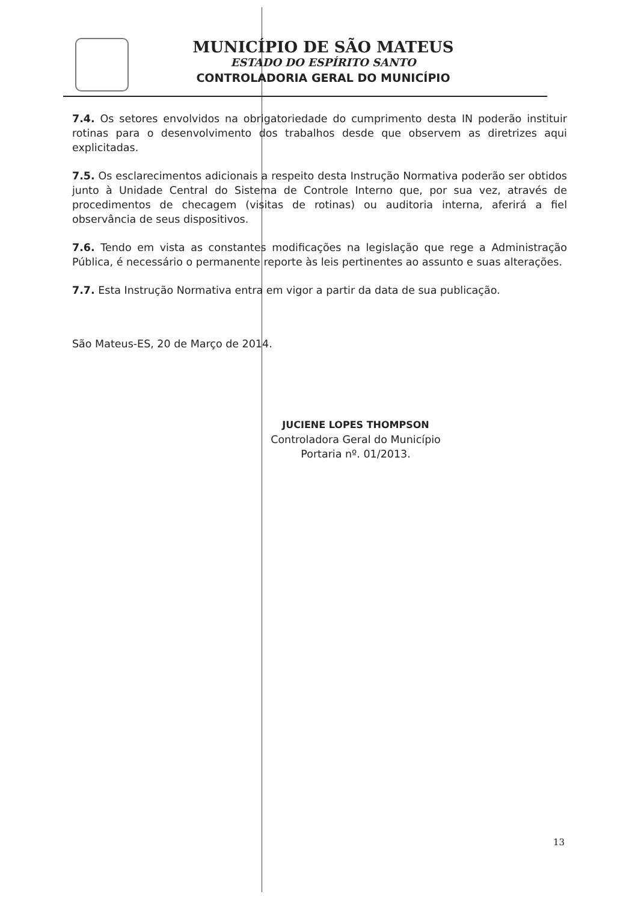MUNICÍPIO DE SÃO MATEUS
ESTADO DO ESPÍRITO SANTO
CONTROLADORIA GERAL DO MUNICÍPIO
7.4. Os setores envolvidos na obrigatoriedade do cumprimento desta IN poderão instituir rotinas para o desenvolvimento dos trabalhos desde que observem as diretrizes aqui explicitadas.
7.5. Os esclarecimentos adicionais a respeito desta Instrução Normativa poderão ser obtidos junto à Unidade Central do Sistema de Controle Interno que, por sua vez, através de procedimentos de checagem (visitas de rotinas) ou auditoria interna, aferirá a fiel observância de seus dispositivos.
7.6. Tendo em vista as constantes modificações na legislação que rege a Administração Pública, é necessário o permanente reporte às leis pertinentes ao assunto e suas alterações.
7.7. Esta Instrução Normativa entra em vigor a partir da data de sua publicação.
São Mateus-ES, 20 de Março de 2014.
JUCIENE LOPES THOMPSON
Controladora Geral do Município
Portaria nº. 01/2013.
13